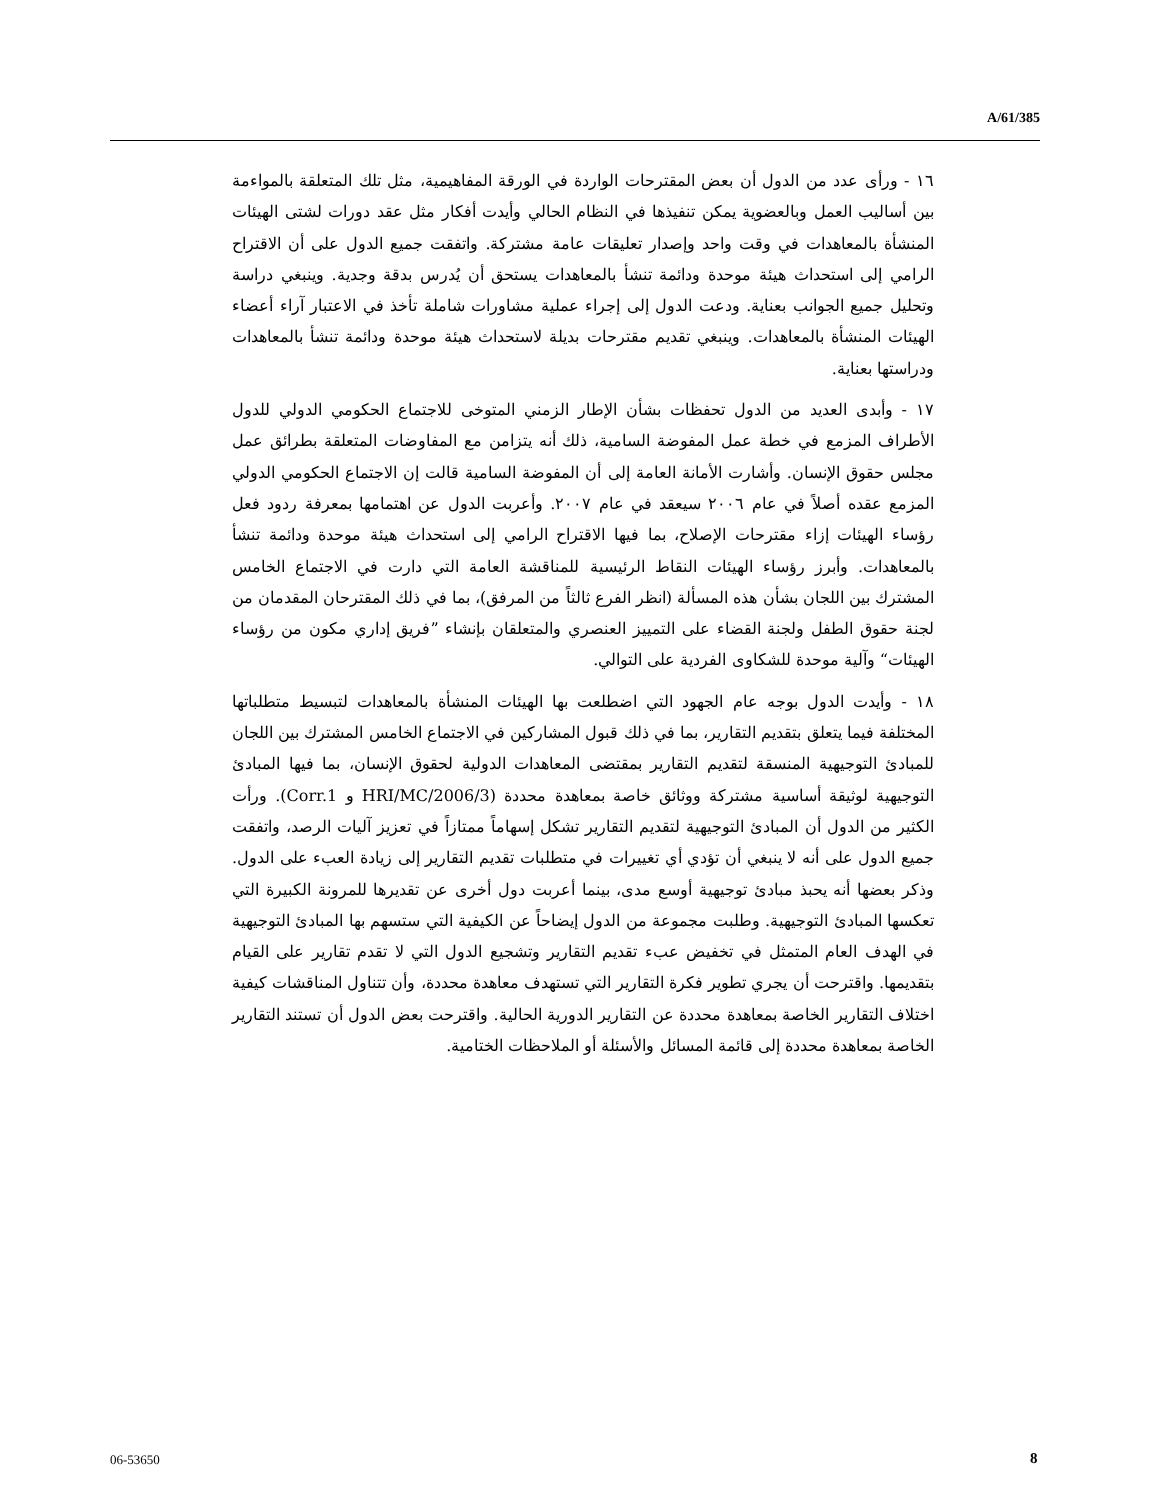A/61/385
١٦ - ورأى عدد من الدول أن بعض المقترحات الواردة في الورقة المفاهيمية، مثل تلك المتعلقة بالمواءمة بين أساليب العمل وبالعضوية يمكن تنفيذها في النظام الحالي وأيدت أفكار مثل عقد دورات لشتى الهيئات المنشأة بالمعاهدات في وقت واحد وإصدار تعليقات عامة مشتركة. واتفقت جميع الدول على أن الاقتراح الرامي إلى استحداث هيئة موحدة ودائمة تنشأ بالمعاهدات يستحق أن يُدرس بدقة وجدية. وينبغي دراسة وتحليل جميع الجوانب بعناية. ودعت الدول إلى إجراء عملية مشاورات شاملة تأخذ في الاعتبار آراء أعضاء الهيئات المنشأة بالمعاهدات. وينبغي تقديم مقترحات بديلة لاستحداث هيئة موحدة ودائمة تنشأ بالمعاهدات ودراستها بعناية.
١٧ - وأبدى العديد من الدول تحفظات بشأن الإطار الزمني المتوخى للاجتماع الحكومي الدولي للدول الأطراف المزمع في خطة عمل المفوضة السامية، ذلك أنه يتزامن مع المفاوضات المتعلقة بطرائق عمل مجلس حقوق الإنسان. وأشارت الأمانة العامة إلى أن المفوضة السامية قالت إن الاجتماع الحكومي الدولي المزمع عقده أصلاً في عام ٢٠٠٦ سيعقد في عام ٢٠٠٧. وأعربت الدول عن اهتمامها بمعرفة ردود فعل رؤساء الهيئات إزاء مقترحات الإصلاح، بما فيها الاقتراح الرامي إلى استحداث هيئة موحدة ودائمة تنشأ بالمعاهدات. وأبرز رؤساء الهيئات النقاط الرئيسية للمناقشة العامة التي دارت في الاجتماع الخامس المشترك بين اللجان بشأن هذه المسألة (انظر الفرع ثالثاً من المرفق)، بما في ذلك المقترحان المقدمان من لجنة حقوق الطفل ولجنة القضاء على التمييز العنصري والمتعلقان بإنشاء ”فريق إداري مكون من رؤساء الهيئات“ وآلية موحدة للشكاوى الفردية على التوالي.
١٨ - وأيدت الدول بوجه عام الجهود التي اضطلعت بها الهيئات المنشأة بالمعاهدات لتبسيط متطلباتها المختلفة فيما يتعلق بتقديم التقارير، بما في ذلك قبول المشاركين في الاجتماع الخامس المشترك بين اللجان للمبادئ التوجيهية المنسقة لتقديم التقارير بمقتضى المعاهدات الدولية لحقوق الإنسان، بما فيها المبادئ التوجيهية لوثيقة أساسية مشتركة ووثائق خاصة بمعاهدة محددة (HRI/MC/2006/3 و Corr.1). ورأت الكثير من الدول أن المبادئ التوجيهية لتقديم التقارير تشكل إسهاماً ممتازاً في تعزيز آليات الرصد، واتفقت جميع الدول على أنه لا ينبغي أن تؤدي أي تغييرات في متطلبات تقديم التقارير إلى زيادة العبء على الدول. وذكر بعضها أنه يحبذ مبادئ توجيهية أوسع مدى، بينما أعربت دول أخرى عن تقديرها للمرونة الكبيرة التي تعكسها المبادئ التوجيهية. وطلبت مجموعة من الدول إيضاحاً عن الكيفية التي ستسهم بها المبادئ التوجيهية في الهدف العام المتمثل في تخفيض عبء تقديم التقارير وتشجيع الدول التي لا تقدم تقارير على القيام بتقديمها. واقترحت أن يجري تطوير فكرة التقارير التي تستهدف معاهدة محددة، وأن تتناول المناقشات كيفية اختلاف التقارير الخاصة بمعاهدة محددة عن التقارير الدورية الحالية. واقترحت بعض الدول أن تستند التقارير الخاصة بمعاهدة محددة إلى قائمة المسائل والأسئلة أو الملاحظات الختامية.
06-53650 8